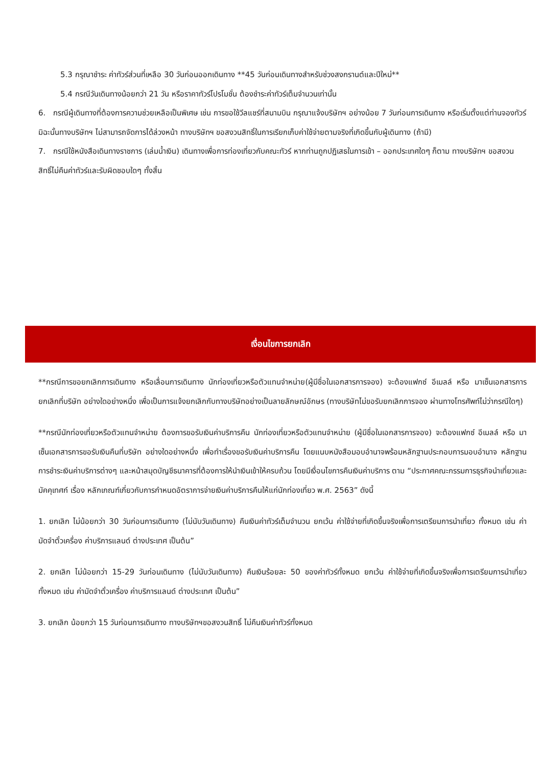5.3 กรุณาชำระ ค่าทัวร์ส่วนที่เหลือ 30 วันก่อนออกเดินทาง **45 วันก่อนเดินทางสำหรับช่วงสงกรานต์และปีใหม่**
5.4 กรณีวันเดินทางน้อยกว่า 21 วัน หรือราคาทัวร์โปรโมชั่น ต้องชำระค่าทัวร์เต็มจำนวนเท่านั้น
6. กรณีผู้เดินทางที่ต้องการความช่วยเหลือเป็นพิเศษ เช่น การขอใช้วีลแชร์ที่สนามบิน กรุณาแจ้งบริษัทฯ อย่างน้อย 7 วันก่อนการเดินทาง หรือเริ่มตั้งแต่ท่านจองทัวร์ มิฉะนั้นทางบริษัทฯ ไม่สามารถจัดการได้ล่วงหน้า ทางบริษัทฯ ขอสงวนสิทธิ์ในการเรียกเก็บค่าใช้จ่ายตามจริงที่เกิดขึ้นกับผู้เดินทาง (ถ้ามี)
7. กรณีใช้หนังสือเดินทางราชการ (เล่มน้ำเงิน) เดินทางเพื่อการท่องเที่ยวกับคณะทัวร์ หากท่านถูกปฏิเสธในการเข้า – ออกประเทศใดๆ ก็ตาม ทางบริษัทฯ ขอสงวนสิทธิ์ไม่คืนค่าทัวร์และรับผิดชอบใดๆ ทั้งสิ้น
เงื่อนไขการยกเลิก
**กรณีการขอยกเลิกการเดินทาง หรือเลื่อนการเดินทาง นักท่องเที่ยวหรือตัวแทนจำหน่าย(ผู้มีชื่อในเอกสารการจอง) จะต้องแฟกซ์ อีเมลล์ หรือ มาเซ็นเอกสารการยกเลิกที่บริษัท อย่างใดอย่างหนึ่ง เพื่อเป็นการแจ้งยกเลิกกับทางบริษัทอย่างเป็นลายลักษณ์อักษร (ทางบริษัทไม่ขอรับยกเลิกการจอง ผ่านทางโทรศัพท์ไม่ว่ากรณีใดๆ)
**กรณีนักท่องเที่ยวหรือตัวแทนจำหน่าย ต้องการขอรับเงินค่าบริการคืน นักท่องเที่ยวหรือตัวแทนจำหน่าย (ผู้มีชื่อในเอกสารการจอง) จะต้องแฟกซ์ อีเมลล์ หรือ มาเซ็นเอกสารการขอรับเงินคืนที่บริษัท อย่างใดอย่างหนึ่ง เพื่อทำเรื่องขอรับเงินค่าบริการคืน โดยแนบหนังสือมอบอำนาจพร้อมหลักฐานประกอบการมอบอำนาจ หลักฐานการชำระเงินค่าบริการต่างๆ และหน้าสมุดบัญชีธนาคารที่ต้องการให้นำเงินเข้าให้ครบถ้วน โดยมีเงื่อนไขการคืนเงินค่าบริการ ตาม “ประกาศคณะกรรมการธุรกิจนำเที่ยวและมัคคุเทศก์ เรื่อง หลักเกณฑ์เกี่ยวกับการกำหนดอัตราการจ่ายเงินค่าบริการคืนให้แก่นักท่องเที่ยว พ.ศ. 2563” ดังนี้
1. ยกเลิก ไม่น้อยกว่า 30 วันก่อนการเดินทาง (ไม่นับวันเดินทาง) คืนเงินค่าทัวร์เต็มจำนวน ยกเว้น ค่าใช้จ่ายที่เกิดขึ้นจริงเพื่อการเตรียมการนำเที่ยว ทั้งหมด เช่น ค่ามัดจำตั๋วเครื่อง ค่าบริการแลนด์ ต่างประเทศ เป็นต้น”
2. ยกเลิก ไม่น้อยกว่า 15-29 วันก่อนเดินทาง (ไม่นับวันเดินทาง) คืนเงินร้อยละ 50 ของค่าทัวร์ทั้งหมด ยกเว้น ค่าใช้จ่ายที่เกิดขึ้นจริงเพื่อการเตรียมการนำเที่ยว ทั้งหมด เช่น ค่ามัดจำตั๋วเครื่อง ค่าบริการแลนด์ ต่างประเทศ เป็นต้น”
3. ยกเลิก น้อยกว่า 15 วันก่อนการเดินทาง ทางบริษัทฯขอสงวนสิทธิ์ ไม่คืนเงินค่าทัวร์ทั้งหมด